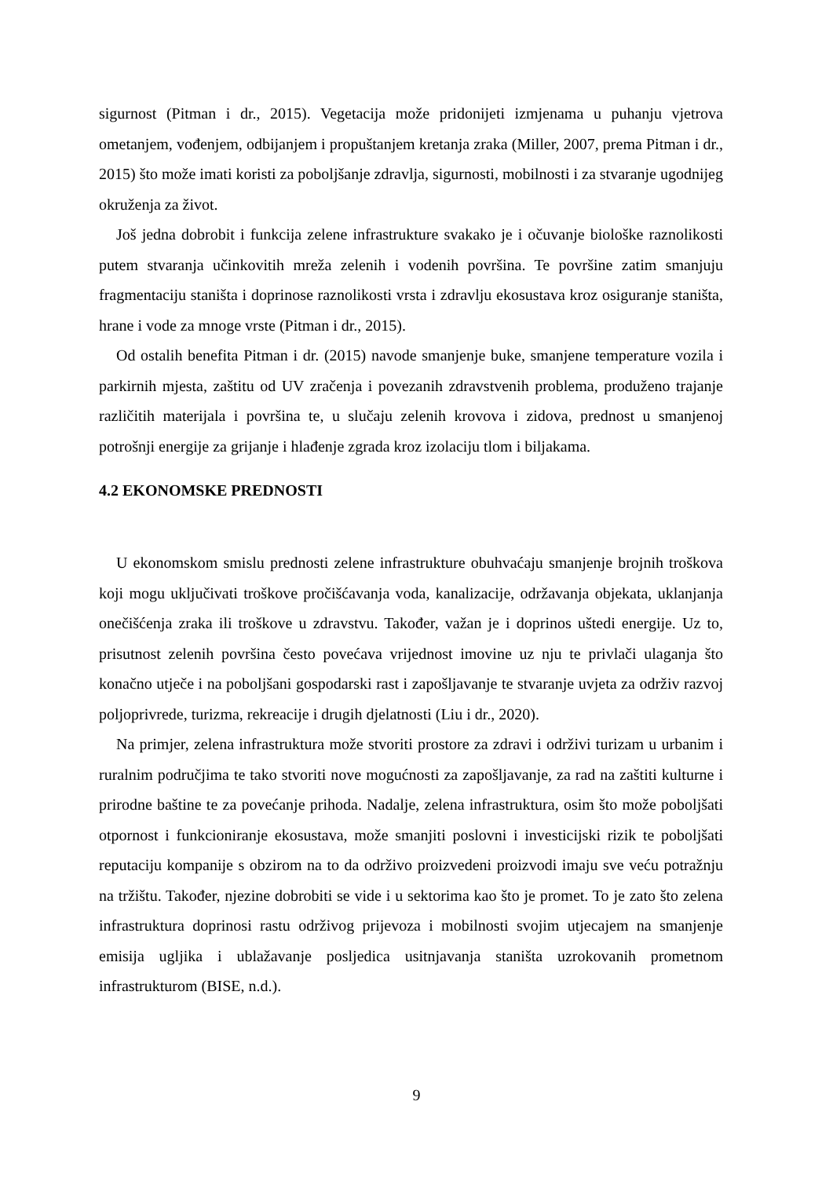sigurnost (Pitman i dr., 2015). Vegetacija može pridonijeti izmjenama u puhanju vjetrova ometanjem, vođenjem, odbijanjem i propuštanjem kretanja zraka (Miller, 2007, prema Pitman i dr., 2015) što može imati koristi za poboljšanje zdravlja, sigurnosti, mobilnosti i za stvaranje ugodnijeg okruženja za život.
Još jedna dobrobit i funkcija zelene infrastrukture svakako je i očuvanje biološke raznolikosti putem stvaranja učinkovitih mreža zelenih i vodenih površina. Te površine zatim smanjuju fragmentaciju staništa i doprinose raznolikosti vrsta i zdravlju ekosustava kroz osiguranje staništa, hrane i vode za mnoge vrste (Pitman i dr., 2015).
Od ostalih benefita Pitman i dr. (2015) navode smanjenje buke, smanjene temperature vozila i parkirnih mjesta, zaštitu od UV zračenja i povezanih zdravstvenih problema, produženo trajanje različitih materijala i površina te, u slučaju zelenih krovova i zidova, prednost u smanjenoj potrošnji energije za grijanje i hlađenje zgrada kroz izolaciju tlom i biljakama.
4.2 EKONOMSKE PREDNOSTI
U ekonomskom smislu prednosti zelene infrastrukture obuhvaćaju smanjenje brojnih troškova koji mogu uključivati troškove pročišćavanja voda, kanalizacije, održavanja objekata, uklanjanja onečišćenja zraka ili troškove u zdravstvu. Također, važan je i doprinos uštedi energije. Uz to, prisutnost zelenih površina često povećava vrijednost imovine uz nju te privlači ulaganja što konačno utječe i na poboljšani gospodarski rast i zapošljavanje te stvaranje uvjeta za održiv razvoj poljoprivrede, turizma, rekreacije i drugih djelatnosti (Liu i dr., 2020).
Na primjer, zelena infrastruktura može stvoriti prostore za zdravi i održivi turizam u urbanim i ruralnim područjima te tako stvoriti nove mogućnosti za zapošljavanje, za rad na zaštiti kulturne i prirodne baštine te za povećanje prihoda. Nadalje, zelena infrastruktura, osim što može poboljšati otpornost i funkcioniranje ekosustava, može smanjiti poslovni i investicijski rizik te poboljšati reputaciju kompanije s obzirom na to da održivo proizvedeni proizvodi imaju sve veću potražnju na tržištu. Također, njezine dobrobiti se vide i u sektorima kao što je promet. To je zato što zelena infrastruktura doprinosi rastu održivog prijevoza i mobilnosti svojim utjecajem na smanjenje emisija ugljika i ublažavanje posljedica usitnjavanja staništa uzrokovanih prometnom infrastrukturom (BISE, n.d.).
9